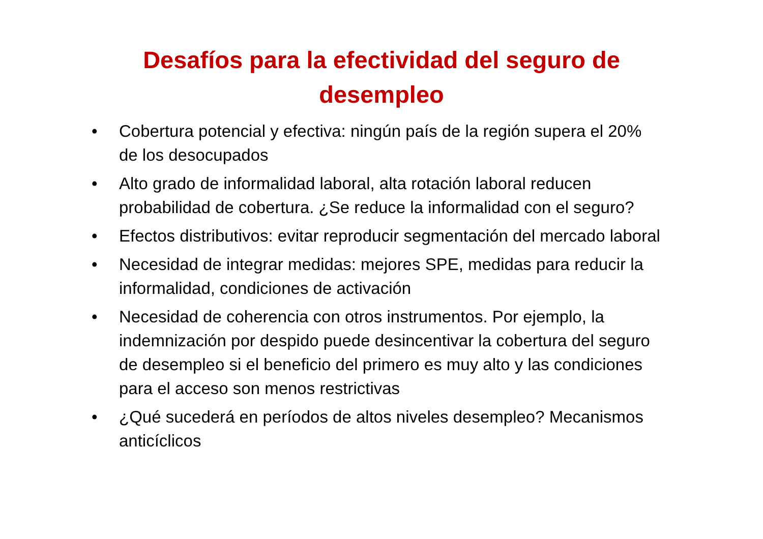Desafíos para la efectividad del seguro de
desempleo
• Cobertura potencial y efectiva: ningún país de la región supera el 20% de los desocupados
• Alto grado de informalidad laboral, alta rotación laboral reducen probabilidad de cobertura. ¿Se reduce la informalidad con el seguro?
• Efectos distributivos: evitar reproducir segmentación del mercado laboral
• Necesidad de integrar medidas: mejores SPE, medidas para reducir la informalidad, condiciones de activación
• Necesidad de coherencia con otros instrumentos. Por ejemplo, la indemnización por despido puede desincentivar la cobertura del seguro de desempleo si el beneficio del primero es muy alto y las condiciones para el acceso son menos restrictivas
• ¿Qué sucederá en períodos de altos niveles desempleo? Mecanismos anticíclicos